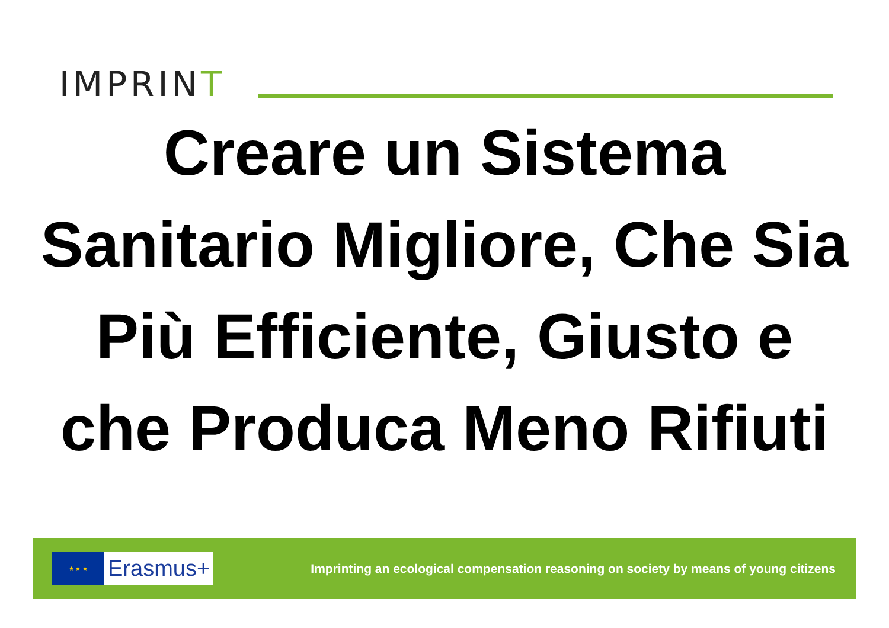IMPRINT
Creare un Sistema Sanitario Migliore, Che Sia Più Efficiente, Giusto e che Produca Meno Rifiuti
★ ★ ★
Erasmus+
Imprinting an ecological compensation reasoning on society by means of young citizens